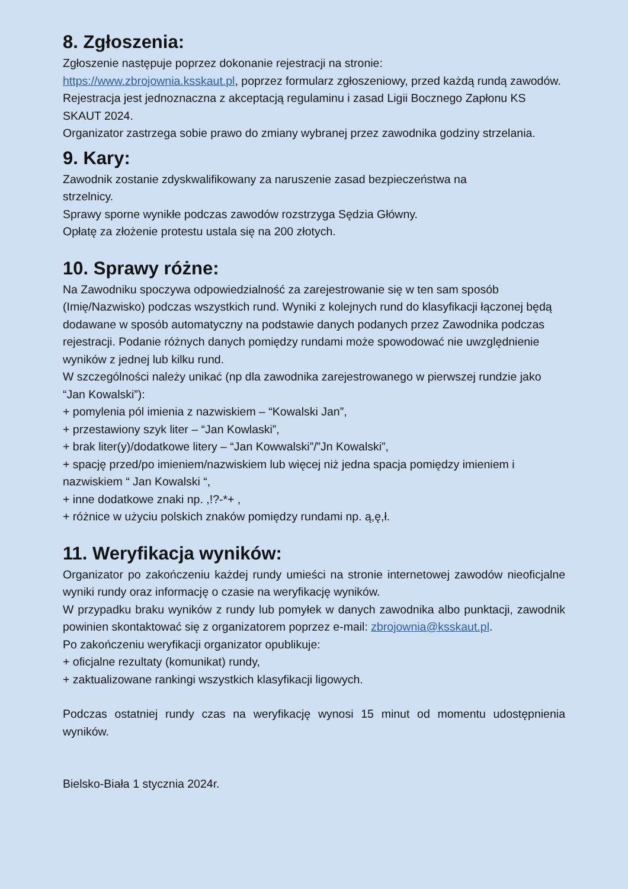8. Zgłoszenia:
Zgłoszenie następuje poprzez dokonanie rejestracji na stronie:
https://www.zbrojownia.ksskaut.pl, poprzez formularz zgłoszeniowy, przed każdą rundą zawodów. Rejestracja jest jednoznaczna z akceptacją regulaminu i zasad Ligii Bocznego Zapłonu KS SKAUT 2024.
Organizator zastrzega sobie prawo do zmiany wybranej przez zawodnika godziny strzelania.
9. Kary:
Zawodnik zostanie zdyskwalifikowany za naruszenie zasad bezpieczeństwa na
strzelnicy.
Sprawy sporne wynikłe podczas zawodów rozstrzyga Sędzia Główny.
Opłatę za złożenie protestu ustala się na 200 złotych.
10. Sprawy różne:
Na Zawodniku spoczywa odpowiedzialność za zarejestrowanie się w ten sam sposób (Imię/Nazwisko) podczas wszystkich rund. Wyniki z kolejnych rund do klasyfikacji łączonej będą dodawane w sposób automatyczny na podstawie danych podanych przez Zawodnika podczas rejestracji. Podanie różnych danych pomiędzy rundami może spowodować nie uwzględnienie wyników z jednej lub kilku rund.
W szczególności należy unikać (np dla zawodnika zarejestrowanego w pierwszej rundzie jako “Jan Kowalski”):
+ pomylenia pól imienia z nazwiskiem – “Kowalski Jan”,
+ przestawiony szyk liter – “Jan Kowlaski”,
+ brak liter(y)/dodatkowe litery – “Jan Kowwalski”/”Jn Kowalski”,
+ spację przed/po imieniem/nazwiskiem lub więcej niż jedna spacja pomiędzy imieniem i nazwiskiem “ Jan Kowalski “,
+ inne dodatkowe znaki np. ,!?-*+ ,
+ różnice w użyciu polskich znaków pomiędzy rundami np. ą,ę,ł.
11. Weryfikacja wyników:
Organizator po zakończeniu każdej rundy umieści na stronie internetowej zawodów nieoficjalne wyniki rundy oraz informację o czasie na weryfikację wyników.
W przypadku braku wyników z rundy lub pomyłek w danych zawodnika albo punktacji, zawodnik powinien skontaktować się z organizatorem poprzez e-mail: zbrojownia@ksskaut.pl.
Po zakończeniu weryfikacji organizator opublikuje:
+ oficjalne rezultaty (komunikat) rundy,
+ zaktualizowane rankingi wszystkich klasyfikacji ligowych.
Podczas ostatniej rundy czas na weryfikację wynosi 15 minut od momentu udostępnienia wyników.
Bielsko-Biała 1 stycznia 2024r.